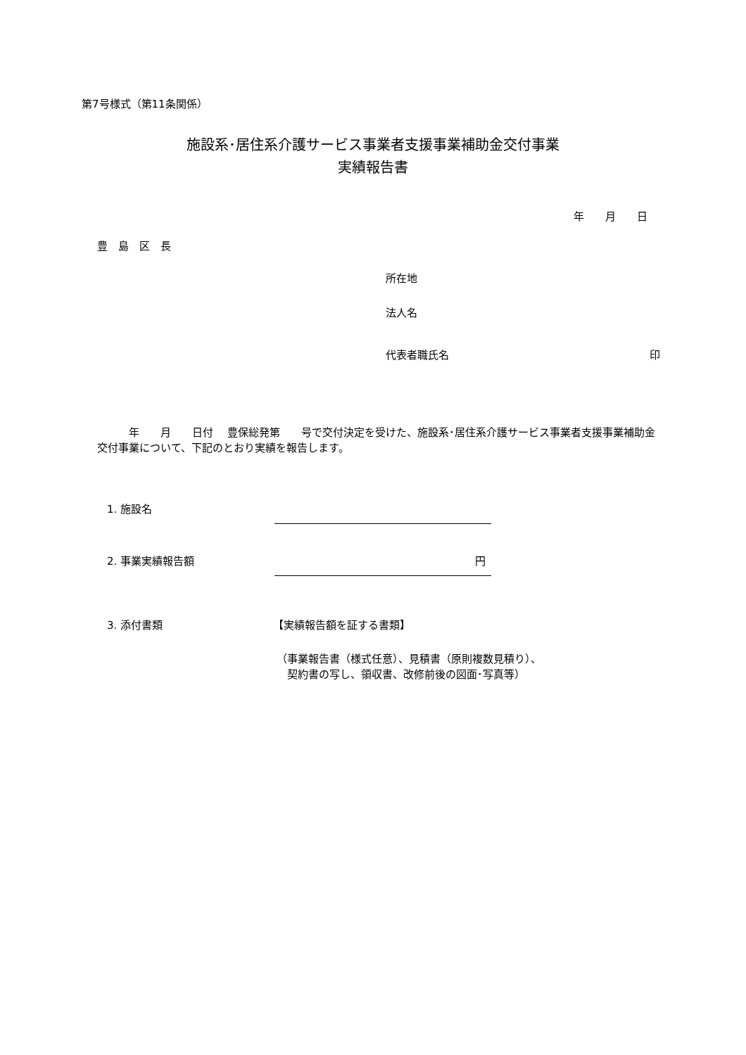第7号様式（第11条関係）
施設系･居住系介護サービス事業者支援事業補助金交付事業
実績報告書
年　　月　　日
豊　島　区　長
所在地
法人名
代表者職氏名 印
　　　年　　月　　日付　 豊保総発第　　号で交付決定を受けた、施設系･居住系介護サービス事業者支援事業補助金交付事業について、下記のとおり実績を報告します。
1. 施設名
2. 事業実績報告額 円
3. 添付書類 【実績報告額を証する書類】
（事業報告書（様式任意）、見積書（原則複数見積り）、
　契約書の写し、領収書、改修前後の図面･写真等）